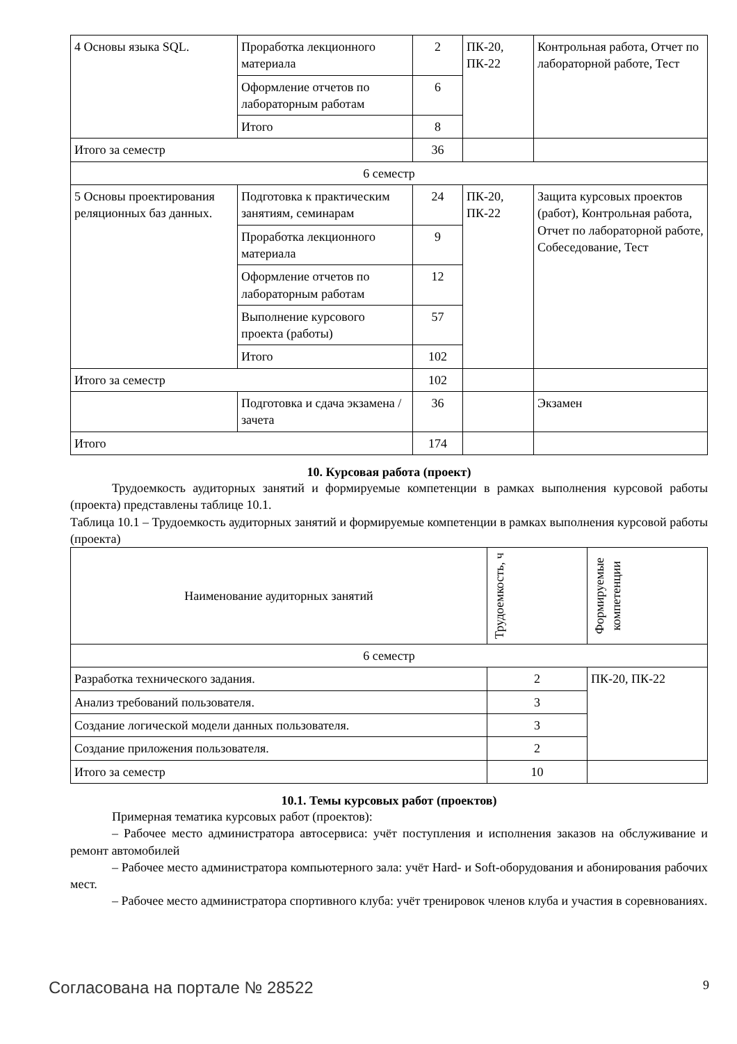| 4 Основы языка SQL. | Проработка лекционного материала | 2 | ПК-20, ПК-22 | Контрольная работа, Отчет по лабораторной работе, Тест |
| | Оформление отчетов по лабораторным работам | 6 | | |
| | Итого | 8 | | |
| Итого за семестр | | 36 | | |
| 6 семестр | | | | |
| 5 Основы проектирования реляционных баз данных. | Подготовка к практическим занятиям, семинарам | 24 | ПК-20, ПК-22 | Защита курсовых проектов (работ), Контрольная работа, Отчет по лабораторной работе, Собеседование, Тест |
| | Проработка лекционного материала | 9 | | |
| | Оформление отчетов по лабораторным работам | 12 | | |
| | Выполнение курсового проекта (работы) | 57 | | |
| | Итого | 102 | | |
| Итого за семестр | | 102 | | |
| | Подготовка и сдача экзамена / зачета | 36 | | Экзамен |
| Итого | | 174 | | |
10. Курсовая работа (проект)
Трудоемкость аудиторных занятий и формируемые компетенции в рамках выполнения курсовой работы (проекта) представлены таблице 10.1.
Таблица 10.1 – Трудоемкость аудиторных занятий и формируемые компетенции в рамках выполнения курсовой работы (проекта)
| Наименование аудиторных занятий | Трудоемкость, ч | Формируемые компетенции |
| --- | --- | --- |
| 6 семестр | | |
| Разработка технического задания. | 2 | ПК-20, ПК-22 |
| Анализ требований пользователя. | 3 | |
| Создание логической модели данных пользователя. | 3 | |
| Создание приложения пользователя. | 2 | |
| Итого за семестр | 10 | |
10.1. Темы курсовых работ (проектов)
Примерная тематика курсовых работ (проектов):
– Рабочее место администратора автосервиса: учёт поступления и исполнения заказов на обслуживание и ремонт автомобилей
– Рабочее место администратора компьютерного зала: учёт Hard- и Soft-оборудования и абонирования рабочих мест.
– Рабочее место администратора спортивного клуба: учёт тренировок членов клуба и участия в соревнованиях.
Согласована на портале № 28522 9